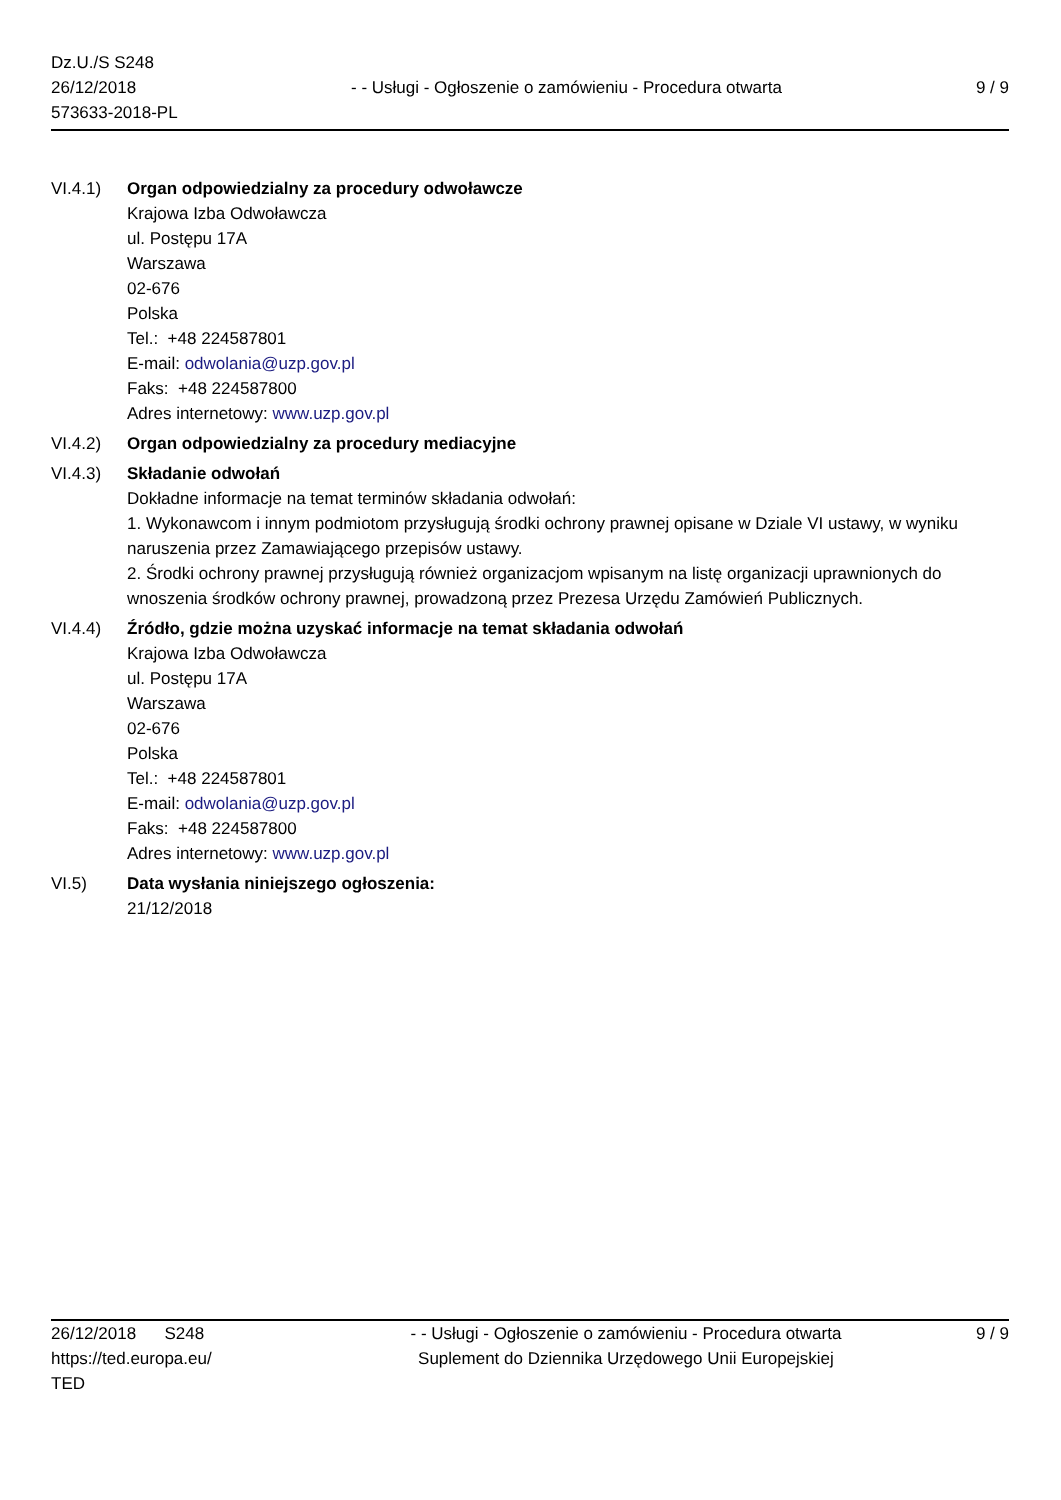Dz.U./S S248
26/12/2018
573633-2018-PL
- - Usługi - Ogłoszenie o zamówieniu - Procedura otwarta
9 / 9
VI.4.1) Organ odpowiedzialny za procedury odwoławcze
Krajowa Izba Odwoławcza
ul. Postępu 17A
Warszawa
02-676
Polska
Tel.: +48 224587801
E-mail: odwolania@uzp.gov.pl
Faks: +48 224587800
Adres internetowy: www.uzp.gov.pl
VI.4.2) Organ odpowiedzialny za procedury mediacyjne
VI.4.3) Składanie odwołań
Dokładne informacje na temat terminów składania odwołań:
1. Wykonawcom i innym podmiotom przysługują środki ochrony prawnej opisane w Dziale VI ustawy, w wyniku naruszenia przez Zamawiającego przepisów ustawy.
2. Środki ochrony prawnej przysługują również organizacjom wpisanym na listę organizacji uprawnionych do wnoszenia środków ochrony prawnej, prowadzoną przez Prezesa Urzędu Zamówień Publicznych.
VI.4.4) Źródło, gdzie można uzyskać informacje na temat składania odwołań
Krajowa Izba Odwoławcza
ul. Postępu 17A
Warszawa
02-676
Polska
Tel.: +48 224587801
E-mail: odwolania@uzp.gov.pl
Faks: +48 224587800
Adres internetowy: www.uzp.gov.pl
VI.5) Data wysłania niniejszego ogłoszenia:
21/12/2018
26/12/2018 S248
https://ted.europa.eu/
TED
- - Usługi - Ogłoszenie o zamówieniu - Procedura otwarta
Suplement do Dziennika Urzędowego Unii Europejskiej
9 / 9